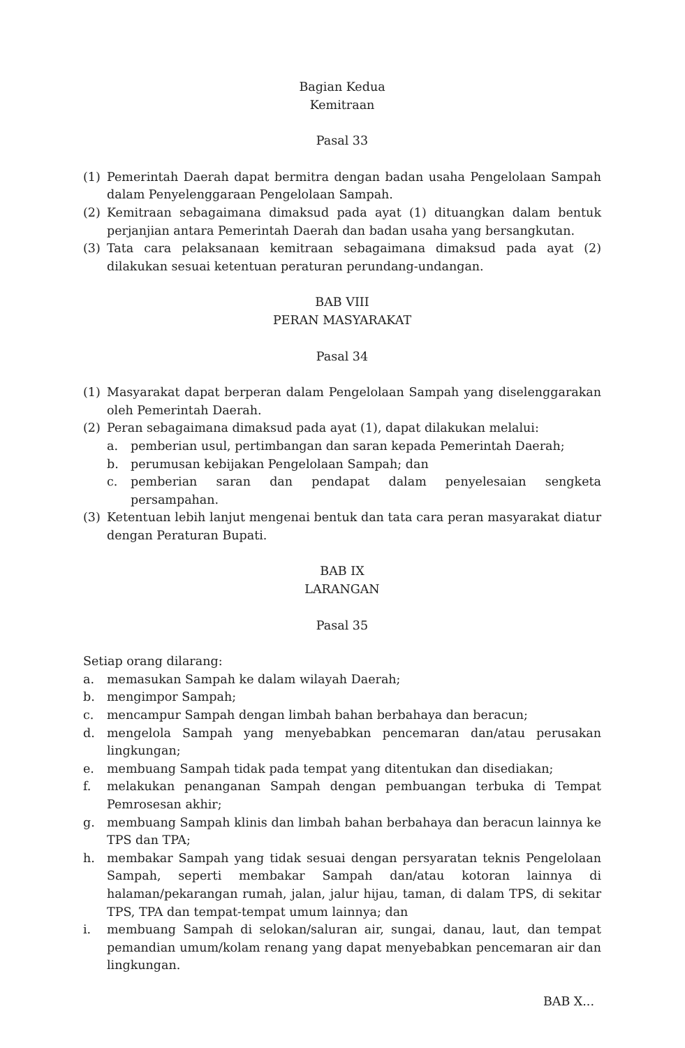Bagian Kedua
Kemitraan
Pasal 33
(1) Pemerintah Daerah dapat bermitra dengan badan usaha Pengelolaan Sampah dalam Penyelenggaraan Pengelolaan Sampah.
(2) Kemitraan sebagaimana dimaksud pada ayat (1) dituangkan dalam bentuk perjanjian antara Pemerintah Daerah dan badan usaha yang bersangkutan.
(3) Tata cara pelaksanaan kemitraan sebagaimana dimaksud pada ayat (2) dilakukan sesuai ketentuan peraturan perundang-undangan.
BAB VIII
PERAN MASYARAKAT
Pasal 34
(1) Masyarakat dapat berperan dalam Pengelolaan Sampah yang diselenggarakan oleh Pemerintah Daerah.
(2) Peran sebagaimana dimaksud pada ayat (1), dapat dilakukan melalui:
a. pemberian usul, pertimbangan dan saran kepada Pemerintah Daerah;
b. perumusan kebijakan Pengelolaan Sampah; dan
c. pemberian saran dan pendapat dalam penyelesaian sengketa persampahan.
(3) Ketentuan lebih lanjut mengenai bentuk dan tata cara peran masyarakat diatur dengan Peraturan Bupati.
BAB IX
LARANGAN
Pasal 35
Setiap orang dilarang:
a. memasukan Sampah ke dalam wilayah Daerah;
b. mengimpor Sampah;
c. mencampur Sampah dengan limbah bahan berbahaya dan beracun;
d. mengelola Sampah yang menyebabkan pencemaran dan/atau perusakan lingkungan;
e. membuang Sampah tidak pada tempat yang ditentukan dan disediakan;
f. melakukan penanganan Sampah dengan pembuangan terbuka di Tempat Pemrosesan akhir;
g. membuang Sampah klinis dan limbah bahan berbahaya dan beracun lainnya ke TPS dan TPA;
h. membakar Sampah yang tidak sesuai dengan persyaratan teknis Pengelolaan Sampah, seperti membakar Sampah dan/atau kotoran lainnya di halaman/pekarangan rumah, jalan, jalur hijau, taman, di dalam TPS, di sekitar TPS, TPA dan tempat-tempat umum lainnya; dan
i. membuang Sampah di selokan/saluran air, sungai, danau, laut, dan tempat pemandian umum/kolam renang yang dapat menyebabkan pencemaran air dan lingkungan.
BAB X...